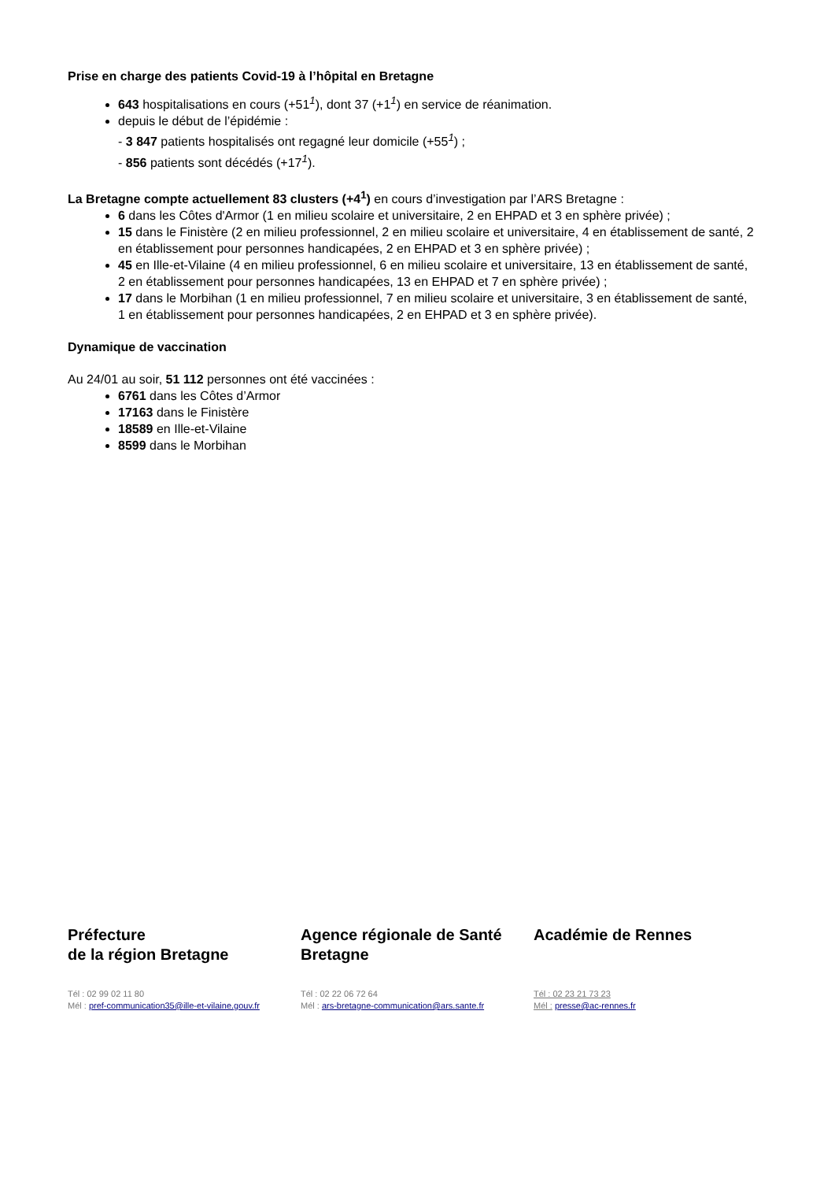Prise en charge des patients Covid-19 à l’hôpital en Bretagne
643 hospitalisations en cours (+51<sup>1</sup>), dont 37 (+1<sup>1</sup>) en service de réanimation.
depuis le début de l’épidémie :
- 3 847 patients hospitalisés ont regagné leur domicile (+55<sup>1</sup>) ;
- 856 patients sont décédés (+17<sup>1</sup>).
La Bretagne compte actuellement 83 clusters (+4<sup>1</sup>) en cours d’investigation par l’ARS Bretagne :
6 dans les Côtes d'Armor (1 en milieu scolaire et universitaire, 2 en EHPAD et 3 en sphère privée) ;
15 dans le Finistère (2 en milieu professionnel, 2 en milieu scolaire et universitaire, 4 en établissement de santé, 2 en établissement pour personnes handicapées, 2 en EHPAD et 3 en sphère privée) ;
45 en Ille-et-Vilaine (4 en milieu professionnel, 6 en milieu scolaire et universitaire, 13 en établissement de santé, 2 en établissement pour personnes handicapées, 13 en EHPAD et 7 en sphère privée) ;
17 dans le Morbihan (1 en milieu professionnel, 7 en milieu scolaire et universitaire, 3 en établissement de santé, 1 en établissement pour personnes handicapées, 2 en EHPAD et 3 en sphère privée).
Dynamique de vaccination
Au 24/01 au soir, 51 112 personnes ont été vaccinées :
6761 dans les Côtes d’Armor
17163 dans le Finistère
18589 en Ille-et-Vilaine
8599 dans le Morbihan
Préfecture
de la région Bretagne
Tél : 02 99 02 11 80
Mél : pref-communication35@ille-et-vilaine.gouv.fr
Agence régionale de Santé Bretagne
Tél : 02 22 06 72 64
Mél : ars-bretagne-communication@ars.sante.fr
Académie de Rennes
Tél : 02 23 21 73 23
Mél : presse@ac-rennes.fr